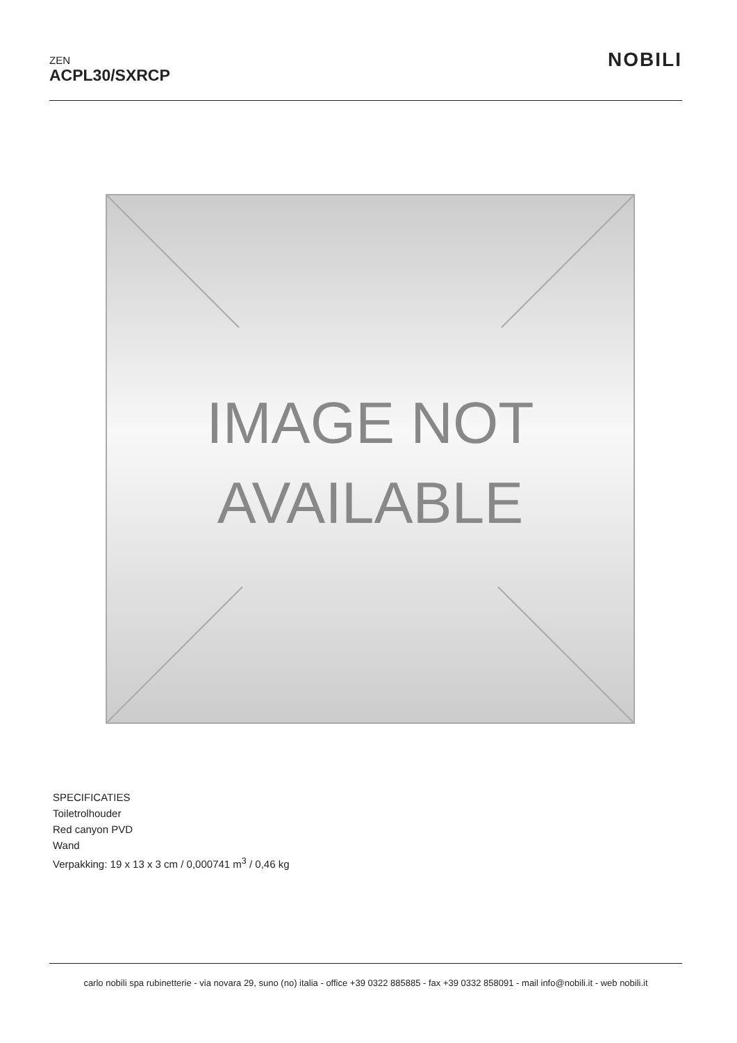ZEN
ACPL30/SXRCP
NOBILI
IMAGE NOT
AVAILABLE
SPECIFICATIES
Toiletrolhouder
Red canyon PVD
Wand
Verpakking: 19 x 13 x 3 cm / 0,000741 m<sup>3</sup> / 0,46 kg
carlo nobili spa rubinetterie - via novara 29, suno (no) italia - office +39 0322 885885 - fax +39 0332 858091 - mail info@nobili.it - web nobili.it